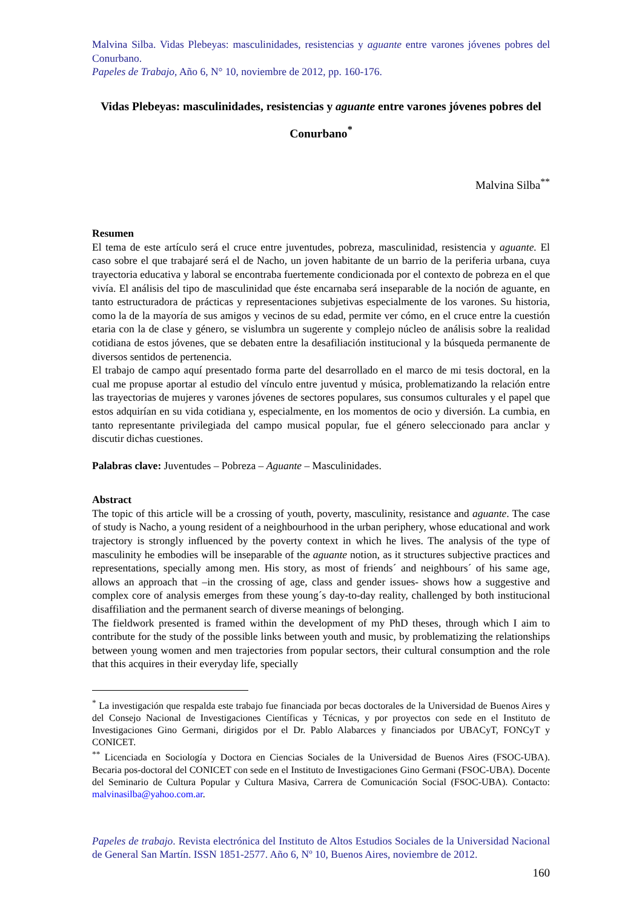Malvina Silba. Vidas Plebeyas: masculinidades, resistencias y aguante entre varones jóvenes pobres del Conurbano.
Papeles de Trabajo, Año 6, N° 10, noviembre de 2012, pp. 160-176.
Vidas Plebeyas: masculinidades, resistencias y aguante entre varones jóvenes pobres del Conurbano<sup>*</sup>
Malvina Silba<sup>**</sup>
Resumen
El tema de este artículo será el cruce entre juventudes, pobreza, masculinidad, resistencia y aguante. El caso sobre el que trabajaré será el de Nacho, un joven habitante de un barrio de la periferia urbana, cuya trayectoria educativa y laboral se encontraba fuertemente condicionada por el contexto de pobreza en el que vivía. El análisis del tipo de masculinidad que éste encarnaba será inseparable de la noción de aguante, en tanto estructuradora de prácticas y representaciones subjetivas especialmente de los varones. Su historia, como la de la mayoría de sus amigos y vecinos de su edad, permite ver cómo, en el cruce entre la cuestión etaria con la de clase y género, se vislumbra un sugerente y complejo núcleo de análisis sobre la realidad cotidiana de estos jóvenes, que se debaten entre la desafiliación institucional y la búsqueda permanente de diversos sentidos de pertenencia.
El trabajo de campo aquí presentado forma parte del desarrollado en el marco de mi tesis doctoral, en la cual me propuse aportar al estudio del vínculo entre juventud y música, problematizando la relación entre las trayectorias de mujeres y varones jóvenes de sectores populares, sus consumos culturales y el papel que estos adquirían en su vida cotidiana y, especialmente, en los momentos de ocio y diversión. La cumbia, en tanto representante privilegiada del campo musical popular, fue el género seleccionado para anclar y discutir dichas cuestiones.
Palabras clave: Juventudes – Pobreza – Aguante – Masculinidades.
Abstract
The topic of this article will be a crossing of youth, poverty, masculinity, resistance and aguante. The case of study is Nacho, a young resident of a neighbourhood in the urban periphery, whose educational and work trajectory is strongly influenced by the poverty context in which he lives. The analysis of the type of masculinity he embodies will be inseparable of the aguante notion, as it structures subjective practices and representations, specially among men. His story, as most of friends´ and neighbours´ of his same age, allows an approach that –in the crossing of age, class and gender issues- shows how a suggestive and complex core of analysis emerges from these young´s day-to-day reality, challenged by both institucional disaffiliation and the permanent search of diverse meanings of belonging.
The fieldwork presented is framed within the development of my PhD theses, through which I aim to contribute for the study of the possible links between youth and music, by problematizing the relationships between young women and men trajectories from popular sectors, their cultural consumption and the role that this acquires in their everyday life, specially
<sup>*</sup> La investigación que respalda este trabajo fue financiada por becas doctorales de la Universidad de Buenos Aires y del Consejo Nacional de Investigaciones Científicas y Técnicas, y por proyectos con sede en el Instituto de Investigaciones Gino Germani, dirigidos por el Dr. Pablo Alabarces y financiados por UBACyT, FONCyT y CONICET.
<sup>**</sup> Licenciada en Sociología y Doctora en Ciencias Sociales de la Universidad de Buenos Aires (FSOC-UBA). Becaria pos-doctoral del CONICET con sede en el Instituto de Investigaciones Gino Germani (FSOC-UBA). Docente del Seminario de Cultura Popular y Cultura Masiva, Carrera de Comunicación Social (FSOC-UBA). Contacto: malvinasilba@yahoo.com.ar.
Papeles de trabajo. Revista electrónica del Instituto de Altos Estudios Sociales de la Universidad Nacional de General San Martín. ISSN 1851-2577. Año 6, Nº 10, Buenos Aires, noviembre de 2012.
160